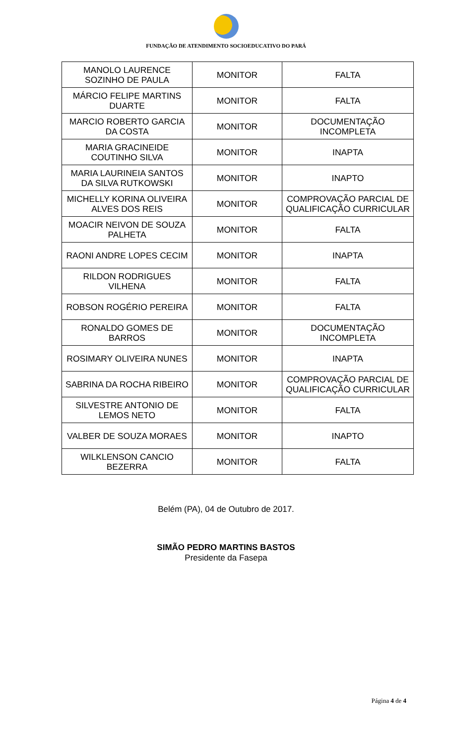FUNDAÇÃO DE ATENDIMENTO SOCIOEDUCATIVO DO PARÁ
| MANOLO LAURENCE SOZINHO DE PAULA | MONITOR | FALTA |
| MÁRCIO FELIPE MARTINS DUARTE | MONITOR | FALTA |
| MARCIO ROBERTO GARCIA DA COSTA | MONITOR | DOCUMENTAÇÃO INCOMPLETA |
| MARIA GRACINEIDE COUTINHO SILVA | MONITOR | INAPTA |
| MARIA LAURINEIA SANTOS DA SILVA RUTKOWSKI | MONITOR | INAPTO |
| MICHELLY KORINA OLIVEIRA ALVES DOS REIS | MONITOR | COMPROVAÇÃO PARCIAL DE QUALIFICAÇÃO CURRICULAR |
| MOACIR NEIVON DE SOUZA PALHETA | MONITOR | FALTA |
| RAONI ANDRE LOPES CECIM | MONITOR | INAPTA |
| RILDON RODRIGUES VILHENA | MONITOR | FALTA |
| ROBSON ROGÉRIO PEREIRA | MONITOR | FALTA |
| RONALDO GOMES DE BARROS | MONITOR | DOCUMENTAÇÃO INCOMPLETA |
| ROSIMARY OLIVEIRA NUNES | MONITOR | INAPTA |
| SABRINA DA ROCHA RIBEIRO | MONITOR | COMPROVAÇÃO PARCIAL DE QUALIFICAÇÃO CURRICULAR |
| SILVESTRE ANTONIO DE LEMOS NETO | MONITOR | FALTA |
| VALBER DE SOUZA MORAES | MONITOR | INAPTO |
| WILKLENSON CANCIO BEZERRA | MONITOR | FALTA |
Belém (PA), 04 de Outubro de 2017.
SIMÃO PEDRO MARTINS BASTOS
Presidente da Fasepa
Página 4 de 4